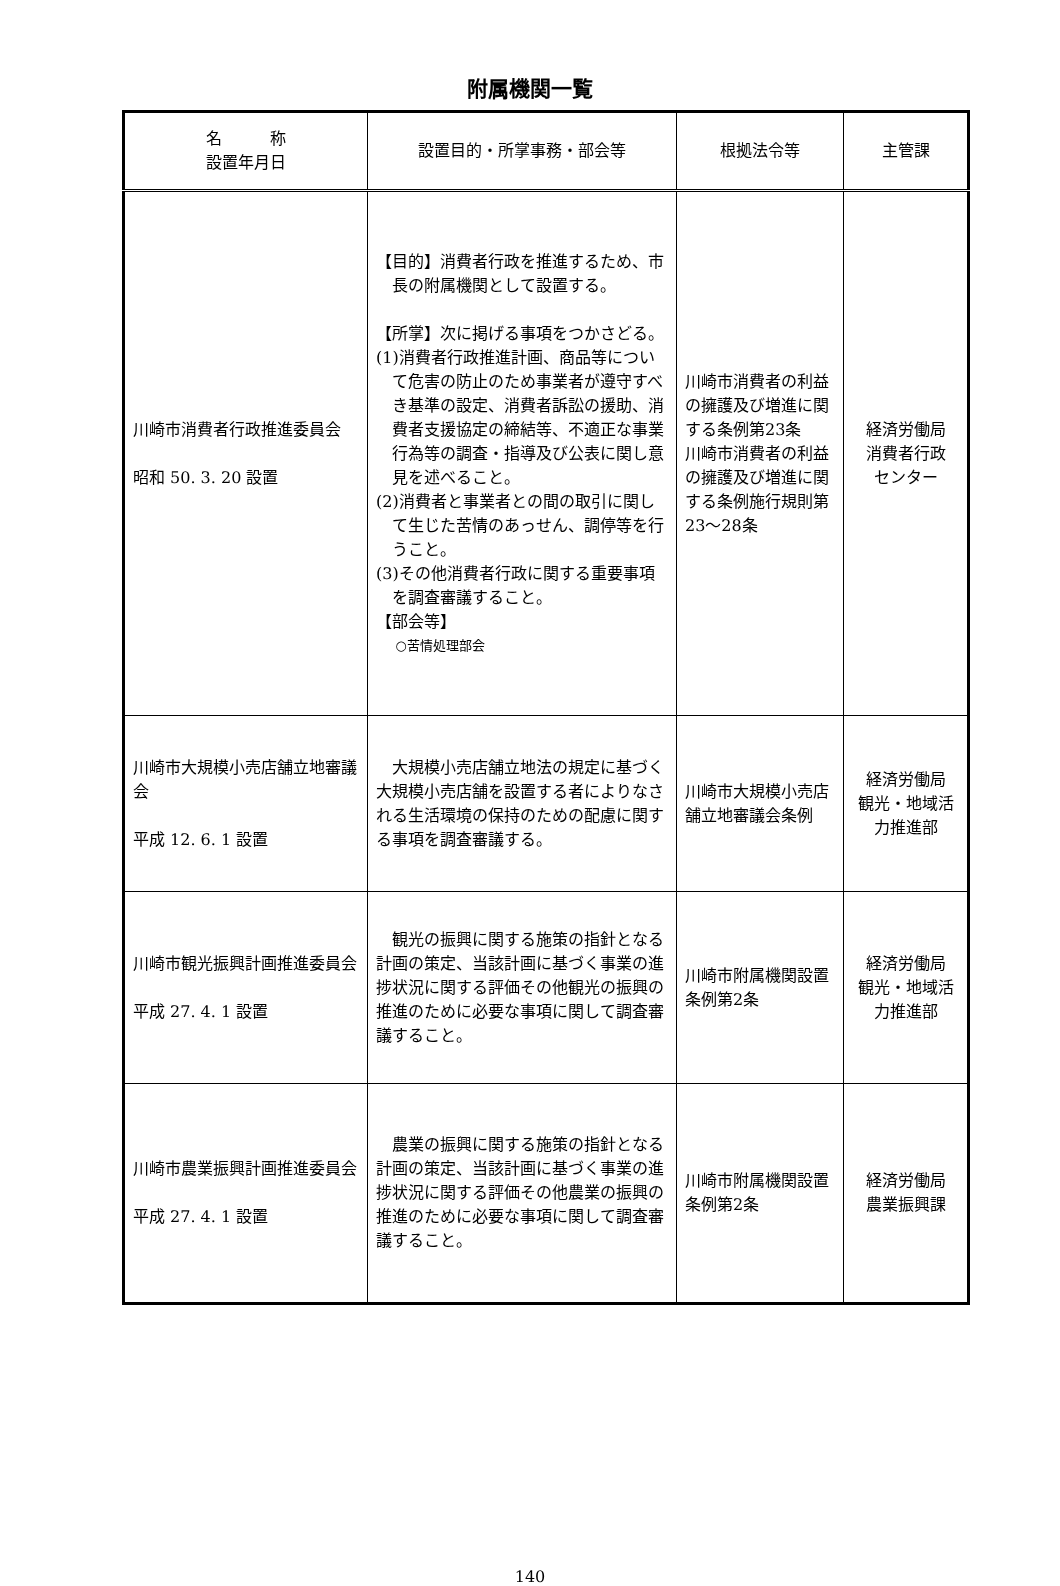附属機関一覧
| 名 称 設置年月日 | 設置目的・所掌事務・部会等 | 根拠法令等 | 主管課 |
| --- | --- | --- | --- |
| 川崎市消費者行政推進委員会 昭和 50. 3. 20 設置 | 【目的】消費者行政を推進するため、市長の附属機関として設置する。 【所掌】次に掲げる事項をつかさどる。 (1)消費者行政推進計画、商品等について危害の防止のため事業者が遵守すべき基準の設定、消費者訴訟の援助、消費者支援協定の締結等、不適正な事業行為等の調査・指導及び公表に関し意見を述べること。 (2)消費者と事業者との間の取引に関して生じた苦情のあっせん、調停等を行うこと。 (3)その他消費者行政に関する重要事項を調査審議すること。 【部会等】 ○苦情処理部会 | 川崎市消費者の利益の擁護及び増進に関する条例第23条 川崎市消費者の利益の擁護及び増進に関する条例施行規則第23～28条 | 経済労働局 消費者行政 センター |
| 川崎市大規模小売店舗立地審議会 平成 12. 6. 1 設置 | 大規模小売店舗立地法の規定に基づく大規模小売店舗を設置する者によりなされる生活環境の保持のための配慮に関する事項を調査審議する。 | 川崎市大規模小売店舗立地審議会条例 | 経済労働局 観光・地域活力推進部 |
| 川崎市観光振興計画推進委員会 平成 27. 4. 1 設置 | 観光の振興に関する施策の指針となる計画の策定、当該計画に基づく事業の進捗状況に関する評価その他観光の振興の推進のために必要な事項に関して調査審議すること。 | 川崎市附属機関設置条例第2条 | 経済労働局 観光・地域活力推進部 |
| 川崎市農業振興計画推進委員会 平成 27. 4. 1 設置 | 農業の振興に関する施策の指針となる計画の策定、当該計画に基づく事業の進捗状況に関する評価その他農業の振興の推進のために必要な事項に関して調査審議すること。 | 川崎市附属機関設置条例第2条 | 経済労働局 農業振興課 |
140